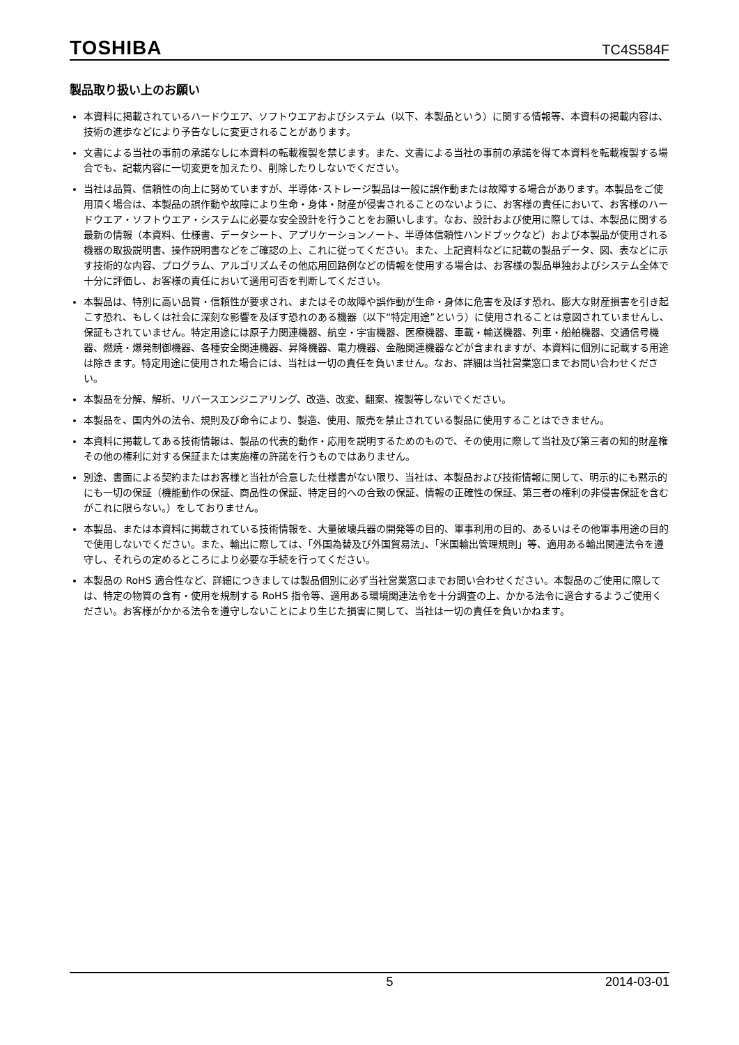TOSHIBA TC4S584F
製品取り扱い上のお願い
本資料に掲載されているハードウエア、ソフトウエアおよびシステム（以下、本製品という）に関する情報等、本資料の掲載内容は、技術の進歩などにより予告なしに変更されることがあります。
文書による当社の事前の承諾なしに本資料の転載複製を禁じます。また、文書による当社の事前の承諾を得て本資料を転載複製する場合でも、記載内容に一切変更を加えたり、削除したりしないでください。
当社は品質、信頼性の向上に努めていますが、半導体･ストレージ製品は一般に誤作動または故障する場合があります。本製品をご使用頂く場合は、本製品の誤作動や故障により生命・身体・財産が侵害されることのないように、お客様の責任において、お客様のハードウエア・ソフトウエア・システムに必要な安全設計を行うことをお願いします。なお、設計および使用に際しては、本製品に関する最新の情報（本資料、仕様書、データシート、アプリケーションノート、半導体信頼性ハンドブックなど）および本製品が使用される機器の取扱説明書、操作説明書などをご確認の上、これに従ってください。また、上記資料などに記載の製品データ、図、表などに示す技術的な内容、プログラム、アルゴリズムその他応用回路例などの情報を使用する場合は、お客様の製品単独およびシステム全体で十分に評価し、お客様の責任において適用可否を判断してください。
本製品は、特別に高い品質・信頼性が要求され、またはその故障や誤作動が生命・身体に危害を及ぼす恐れ、膨大な財産損害を引き起こす恐れ、もしくは社会に深刻な影響を及ぼす恐れのある機器（以下“特定用途”という）に使用されることは意図されていませんし、保証もされていません。特定用途には原子力関連機器、航空・宇宙機器、医療機器、車載・輸送機器、列車・船舶機器、交通信号機器、燃焼・爆発制御機器、各種安全関連機器、昇降機器、電力機器、金融関連機器などが含まれますが、本資料に個別に記載する用途は除きます。特定用途に使用された場合には、当社は一切の責任を負いません。なお、詳細は当社営業窓口までお問い合わせください。
本製品を分解、解析、リバースエンジニアリング、改造、改変、翻案、複製等しないでください。
本製品を、国内外の法令、規則及び命令により、製造、使用、販売を禁止されている製品に使用することはできません。
本資料に掲載してある技術情報は、製品の代表的動作・応用を説明するためのもので、その使用に際して当社及び第三者の知的財産権その他の権利に対する保証または実施権の許諾を行うものではありません。
別途、書面による契約またはお客様と当社が合意した仕様書がない限り、当社は、本製品および技術情報に関して、明示的にも黙示的にも一切の保証（機能動作の保証、商品性の保証、特定目的への合致の保証、情報の正確性の保証、第三者の権利の非侵害保証を含むがこれに限らない。）をしておりません。
本製品、または本資料に掲載されている技術情報を、大量破壊兵器の開発等の目的、軍事利用の目的、あるいはその他軍事用途の目的で使用しないでください。また、輸出に際しては、「外国為替及び外国貿易法」、「米国輸出管理規則」等、適用ある輸出関連法令を遵守し、それらの定めるところにより必要な手続を行ってください。
本製品の RoHS 適合性など、詳細につきましては製品個別に必ず当社営業窓口までお問い合わせください。本製品のご使用に際しては、特定の物質の含有・使用を規制する RoHS 指令等、適用ある環境関連法令を十分調査の上、かかる法令に適合するようご使用ください。お客様がかかる法令を遵守しないことにより生じた損害に関して、当社は一切の責任を負いかねます。
5 2014-03-01